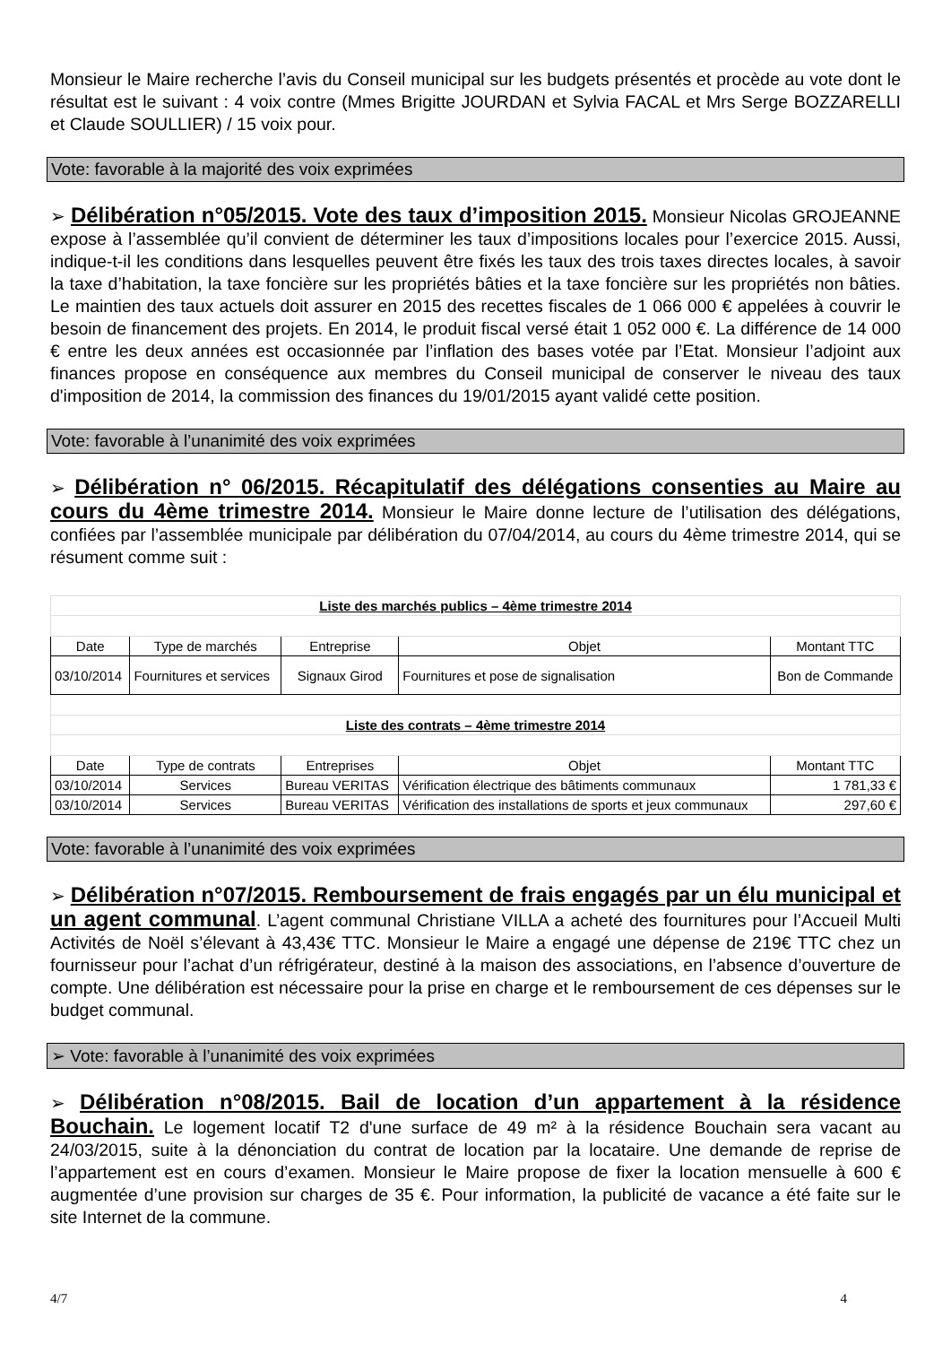Monsieur le Maire recherche l’avis du Conseil municipal sur les budgets présentés et procède au vote dont le résultat est le suivant : 4 voix contre (Mmes Brigitte JOURDAN et Sylvia FACAL et Mrs Serge BOZZARELLI et Claude SOULLIER) / 15 voix pour.
Vote: favorable à la majorité des voix exprimées
➢ Délibération n°05/2015. Vote des taux d’imposition 2015. Monsieur Nicolas GROJEANNE expose à l’assemblée qu’il convient de déterminer les taux d’impositions locales pour l’exercice 2015. Aussi, indique-t-il les conditions dans lesquelles peuvent être fixés les taux des trois taxes directes locales, à savoir la taxe d’habitation, la taxe foncière sur les propriétés bâties et la taxe foncière sur les propriétés non bâties. Le maintien des taux actuels doit assurer en 2015 des recettes fiscales de 1 066 000 € appelées à couvrir le besoin de financement des projets. En 2014, le produit fiscal versé était 1 052 000 €. La différence de 14 000 € entre les deux années est occasionnée par l’inflation des bases votée par l’Etat. Monsieur l’adjoint aux finances propose en conséquence aux membres du Conseil municipal de conserver le niveau des taux d'imposition de 2014, la commission des finances du 19/01/2015 ayant validé cette position.
Vote: favorable à l’unanimité des voix exprimées
➢ Délibération n° 06/2015. Récapitulatif des délégations consenties au Maire au cours du 4ème trimestre 2014. Monsieur le Maire donne lecture de l’utilisation des délégations, confiées par l’assemblée municipale par délibération du 07/04/2014, au cours du 4ème trimestre 2014, qui se résument comme suit :
| Liste des marchés publics – 4ème trimestre 2014 | | | | |
| Date | Type de marchés | Entreprise | Objet | Montant TTC |
| 03/10/2014 | Fournitures et services | Signaux Girod | Fournitures et pose de signalisation | Bon de Commande |
| Liste des contrats – 4ème trimestre 2014 | | | | |
| Date | Type de contrats | Entreprises | Objet | Montant TTC |
| 03/10/2014 | Services | Bureau VERITAS | Vérification électrique des bâtiments communaux | 1 781,33 € |
| 03/10/2014 | Services | Bureau VERITAS | Vérification des installations de sports et jeux communaux | 297,60 € |
Vote: favorable à l’unanimité des voix exprimées
➢ Délibération n°07/2015. Remboursement de frais engagés par un élu municipal et un agent communal. L’agent communal Christiane VILLA a acheté des fournitures pour l’Accueil Multi Activités de Noël s’élevant à 43,43€ TTC. Monsieur le Maire a engagé une dépense de 219€ TTC chez un fournisseur pour l’achat d’un réfrigérateur, destiné à la maison des associations, en l’absence d’ouverture de compte. Une délibération est nécessaire pour la prise en charge et le remboursement de ces dépenses sur le budget communal.
➢ Vote: favorable à l’unanimité des voix exprimées
➢ Délibération n°08/2015. Bail de location d’un appartement à la résidence Bouchain. Le logement locatif T2 d'une surface de 49 m² à la résidence Bouchain sera vacant au 24/03/2015, suite à la dénonciation du contrat de location par la locataire. Une demande de reprise de l’appartement est en cours d’examen. Monsieur le Maire propose de fixer la location mensuelle à 600 € augmentée d’une provision sur charges de 35 €. Pour information, la publicité de vacance a été faite sur le site Internet de la commune.
4/7 4